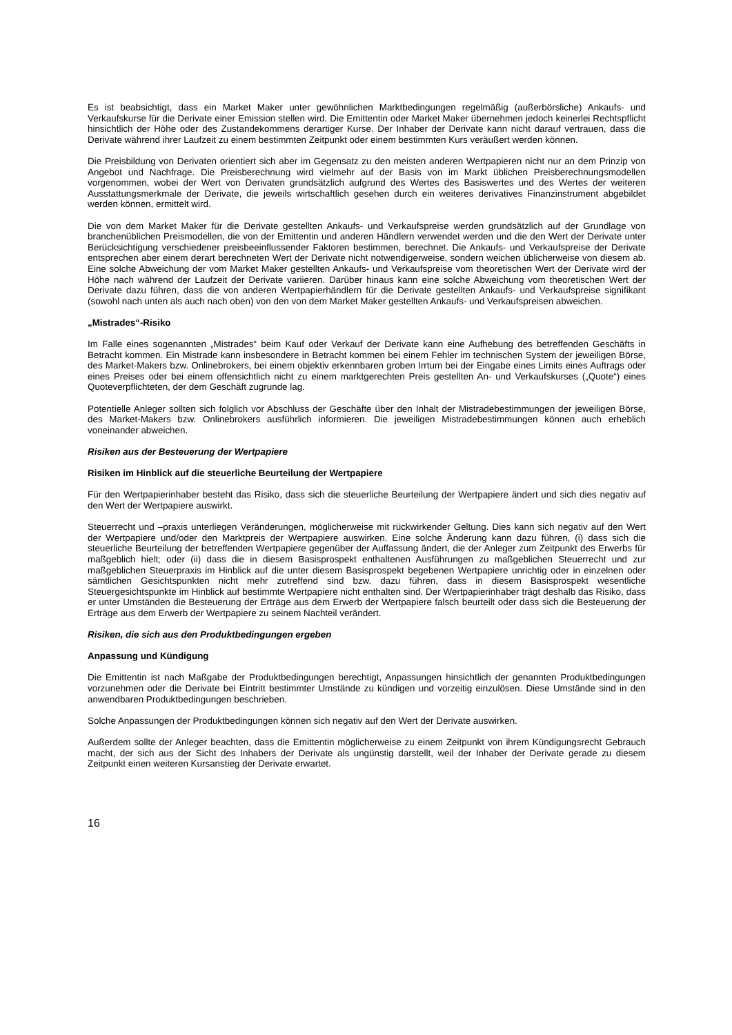Es ist beabsichtigt, dass ein Market Maker unter gewöhnlichen Marktbedingungen regelmäßig (außerbörsliche) Ankaufs- und Verkaufskurse für die Derivate einer Emission stellen wird. Die Emittentin oder Market Maker übernehmen jedoch keinerlei Rechtspflicht hinsichtlich der Höhe oder des Zustandekommens derartiger Kurse. Der Inhaber der Derivate kann nicht darauf vertrauen, dass die Derivate während ihrer Laufzeit zu einem bestimmten Zeitpunkt oder einem bestimmten Kurs veräußert werden können.
Die Preisbildung von Derivaten orientiert sich aber im Gegensatz zu den meisten anderen Wertpapieren nicht nur an dem Prinzip von Angebot und Nachfrage. Die Preisberechnung wird vielmehr auf der Basis von im Markt üblichen Preisberechnungsmodellen vorgenommen, wobei der Wert von Derivaten grundsätzlich aufgrund des Wertes des Basiswertes und des Wertes der weiteren Ausstattungsmerkmale der Derivate, die jeweils wirtschaftlich gesehen durch ein weiteres derivatives Finanzinstrument abgebildet werden können, ermittelt wird.
Die von dem Market Maker für die Derivate gestellten Ankaufs- und Verkaufspreise werden grundsätzlich auf der Grundlage von branchenüblichen Preismodellen, die von der Emittentin und anderen Händlern verwendet werden und die den Wert der Derivate unter Berücksichtigung verschiedener preisbeeinflussender Faktoren bestimmen, berechnet. Die Ankaufs- und Verkaufspreise der Derivate entsprechen aber einem derart berechneten Wert der Derivate nicht notwendigerweise, sondern weichen üblicherweise von diesem ab. Eine solche Abweichung der vom Market Maker gestellten Ankaufs- und Verkaufspreise vom theoretischen Wert der Derivate wird der Höhe nach während der Laufzeit der Derivate variieren. Darüber hinaus kann eine solche Abweichung vom theoretischen Wert der Derivate dazu führen, dass die von anderen Wertpapierhändlern für die Derivate gestellten Ankaufs- und Verkaufspreise signifikant (sowohl nach unten als auch nach oben) von den von dem Market Maker gestellten Ankaufs- und Verkaufspreisen abweichen.
„Mistrades“-Risiko
Im Falle eines sogenannten „Mistrades“ beim Kauf oder Verkauf der Derivate kann eine Aufhebung des betreffenden Geschäfts in Betracht kommen. Ein Mistrade kann insbesondere in Betracht kommen bei einem Fehler im technischen System der jeweiligen Börse, des Market-Makers bzw. Onlinebrokers, bei einem objektiv erkennbaren groben Irrtum bei der Eingabe eines Limits eines Auftrags oder eines Preises oder bei einem offensichtlich nicht zu einem marktgerechten Preis gestellten An- und Verkaufskurses („Quote“) eines Quoteverpflichteten, der dem Geschäft zugrunde lag.
Potentielle Anleger sollten sich folglich vor Abschluss der Geschäfte über den Inhalt der Mistradebestimmungen der jeweiligen Börse, des Market-Makers bzw. Onlinebrokers ausführlich informieren. Die jeweiligen Mistradebestimmungen können auch erheblich voneinander abweichen.
Risiken aus der Besteuerung der Wertpapiere
Risiken im Hinblick auf die steuerliche Beurteilung der Wertpapiere
Für den Wertpapierinhaber besteht das Risiko, dass sich die steuerliche Beurteilung der Wertpapiere ändert und sich dies negativ auf den Wert der Wertpapiere auswirkt.
Steuerrecht und –praxis unterliegen Veränderungen, möglicherweise mit rückwirkender Geltung. Dies kann sich negativ auf den Wert der Wertpapiere und/oder den Marktpreis der Wertpapiere auswirken. Eine solche Änderung kann dazu führen, (i) dass sich die steuerliche Beurteilung der betreffenden Wertpapiere gegenüber der Auffassung ändert, die der Anleger zum Zeitpunkt des Erwerbs für maßgeblich hielt; oder (ii) dass die in diesem Basisprospekt enthaltenen Ausführungen zu maßgeblichen Steuerrecht und zur maßgeblichen Steuerpraxis im Hinblick auf die unter diesem Basisprospekt begebenen Wertpapiere unrichtig oder in einzelnen oder sämtlichen Gesichtspunkten nicht mehr zutreffend sind bzw. dazu führen, dass in diesem Basisprospekt wesentliche Steuergesichtspunkte im Hinblick auf bestimmte Wertpapiere nicht enthalten sind. Der Wertpapierinhaber trägt deshalb das Risiko, dass er unter Umständen die Besteuerung der Erträge aus dem Erwerb der Wertpapiere falsch beurteilt oder dass sich die Besteuerung der Erträge aus dem Erwerb der Wertpapiere zu seinem Nachteil verändert.
Risiken, die sich aus den Produktbedingungen ergeben
Anpassung und Kündigung
Die Emittentin ist nach Maßgabe der Produktbedingungen berechtigt, Anpassungen hinsichtlich der genannten Produktbedingungen vorzunehmen oder die Derivate bei Eintritt bestimmter Umstände zu kündigen und vorzeitig einzulösen. Diese Umstände sind in den anwendbaren Produktbedingungen beschrieben.
Solche Anpassungen der Produktbedingungen können sich negativ auf den Wert der Derivate auswirken.
Außerdem sollte der Anleger beachten, dass die Emittentin möglicherweise zu einem Zeitpunkt von ihrem Kündigungsrecht Gebrauch macht, der sich aus der Sicht des Inhabers der Derivate als ungünstig darstellt, weil der Inhaber der Derivate gerade zu diesem Zeitpunkt einen weiteren Kursanstieg der Derivate erwartet.
16